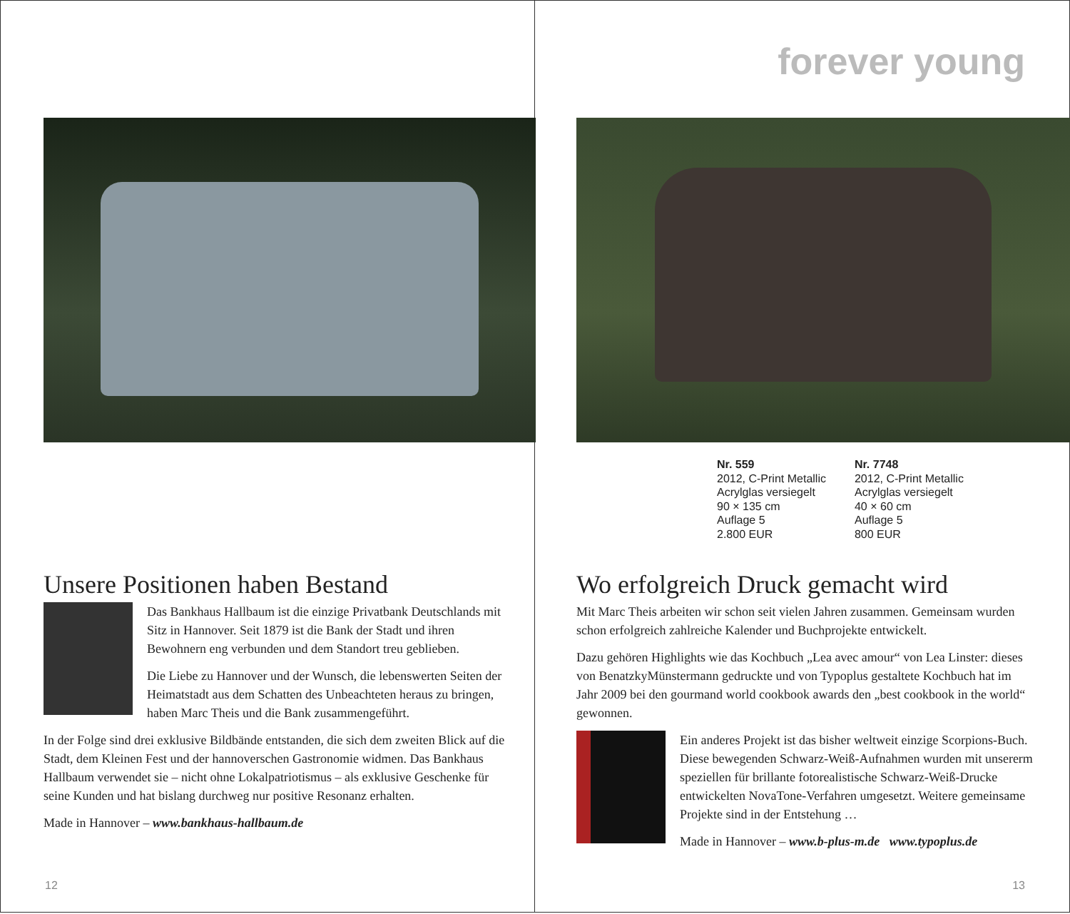Unsere Positionen haben Bestand
Das Bankhaus Hallbaum ist die einzige Privatbank Deutschlands mit Sitz in Hannover. Seit 1879 ist die Bank der Stadt und ihren Bewohnern eng verbunden und dem Standort treu geblieben.
Die Liebe zu Hannover und der Wunsch, die lebenswerten Seiten der Heimatstadt aus dem Schatten des Unbeachteten heraus zu bringen, haben Marc Theis und die Bank zusammengeführt.
In der Folge sind drei exklusive Bildbände entstanden, die sich dem zweiten Blick auf die Stadt, dem Kleinen Fest und der hannoverschen Gastronomie widmen. Das Bankhaus Hallbaum verwendet sie – nicht ohne Lokalpatriotismus – als exklusive Geschenke für seine Kunden und hat bislang durchweg nur positive Resonanz erhalten.
Made in Hannover – www.bankhaus-hallbaum.de
12
forever young
Nr. 559
2012, C-Print Metallic
Acrylglas versiegelt
90 × 135 cm
Auflage 5
2.800 EUR
Nr. 7748
2012, C-Print Metallic
Acrylglas versiegelt
40 × 60 cm
Auflage 5
800 EUR
Wo erfolgreich Druck gemacht wird
Mit Marc Theis arbeiten wir schon seit vielen Jahren zusammen. Gemeinsam wurden schon erfolgreich zahlreiche Kalender und Buchprojekte entwickelt.
Dazu gehören Highlights wie das Kochbuch „Lea avec amour“ von Lea Linster: dieses von BenatzkyMünstermann gedruckte und von Typoplus gestaltete Kochbuch hat im Jahr 2009 bei den gourmand world cookbook awards den „best cookbook in the world“ gewonnen.
Ein anderes Projekt ist das bisher weltweit einzige Scorpions-Buch. Diese bewegenden Schwarz-Weiß-Aufnahmen wurden mit unsererm speziellen für brillante fotorealistische Schwarz-Weiß-Drucke entwickelten NovaTone-Verfahren umgesetzt. Weitere gemeinsame Projekte sind in der Entstehung …
Made in Hannover – www.b-plus-m.de www.typoplus.de
13